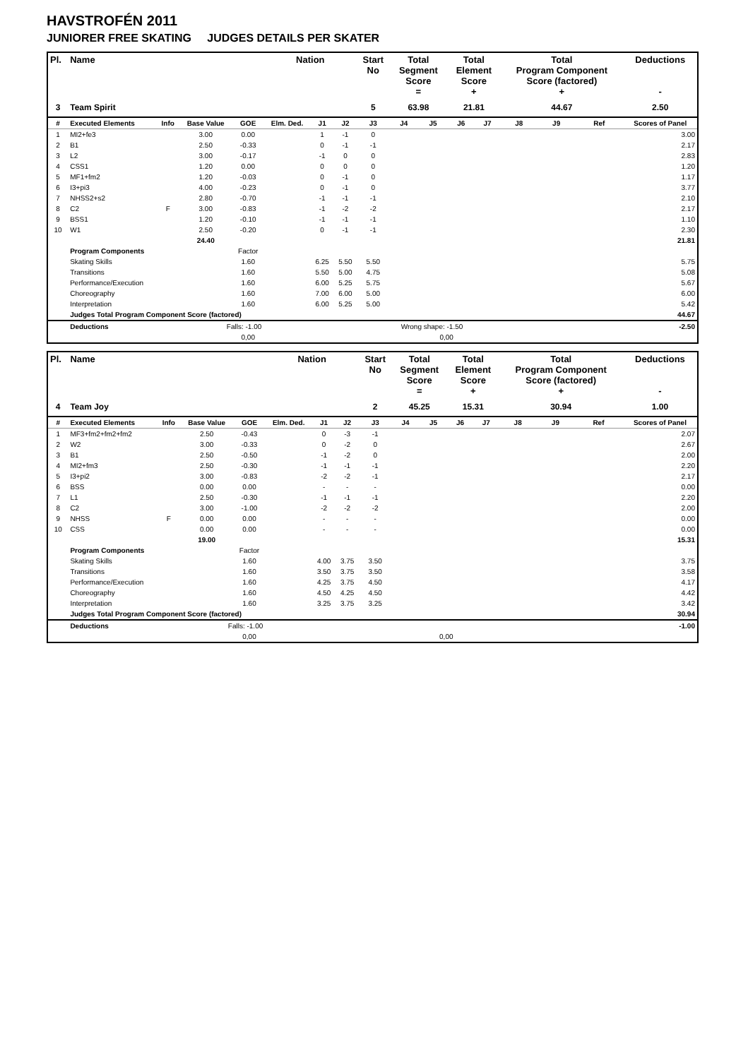HAVSTROFÉN 2011
JUNIORER FREE SKATING JUDGES DETAILS PER SKATER
| Pl. | Name | | | | Nation | | | Start No | Total Segment Score = | | Total Element Score + | | Total Program Component Score (factored) + | | | Deductions - |
| --- | --- | --- | --- | --- | --- | --- | --- | --- | --- | --- | --- | --- | --- | --- | --- | --- |
| 3 | Team Spirit | | | | | | | 5 | 63.98 | | 21.81 | | 44.67 | | | 2.50 |
| # | Executed Elements | Info | Base Value | GOE | Elm. Ded. | J1 | J2 | J3 | J4 | J5 | J6 | J7 | J8 | J9 | Ref | Scores of Panel |
| 1 | MI2+fe3 | | 3.00 | 0.00 | | 1 | -1 | 0 | | | | | | | | 3.00 |
| 2 | B1 | | 2.50 | -0.33 | | 0 | -1 | -1 | | | | | | | | 2.17 |
| 3 | L2 | | 3.00 | -0.17 | | -1 | 0 | 0 | | | | | | | | 2.83 |
| 4 | CSS1 | | 1.20 | 0.00 | | 0 | 0 | 0 | | | | | | | | 1.20 |
| 5 | MF1+fm2 | | 1.20 | -0.03 | | 0 | -1 | 0 | | | | | | | | 1.17 |
| 6 | I3+pi3 | | 4.00 | -0.23 | | 0 | -1 | 0 | | | | | | | | 3.77 |
| 7 | NHSS2+s2 | | 2.80 | -0.70 | | -1 | -1 | -1 | | | | | | | | 2.10 |
| 8 | C2 | F | 3.00 | -0.83 | | -1 | -2 | -2 | | | | | | | | 2.17 |
| 9 | BSS1 | | 1.20 | -0.10 | | -1 | -1 | -1 | | | | | | | | 1.10 |
| 10 | W1 | | 2.50 | -0.20 | | 0 | -1 | -1 | | | | | | | | 2.30 |
| | | | 24.40 | | | | | | | | | | | | | 21.81 |
| | Program Components | | | Factor | | | | | | | | | | | | |
| | Skating Skills | | | 1.60 | | 6.25 | 5.50 | 5.50 | | | | | | | | 5.75 |
| | Transitions | | | 1.60 | | 5.50 | 5.00 | 4.75 | | | | | | | | 5.08 |
| | Performance/Execution | | | 1.60 | | 6.00 | 5.25 | 5.75 | | | | | | | | 5.67 |
| | Choreography | | | 1.60 | | 7.00 | 6.00 | 5.00 | | | | | | | | 6.00 |
| | Interpretation | | | 1.60 | | 6.00 | 5.25 | 5.00 | | | | | | | | 5.42 |
| | Judges Total Program Component Score (factored) | | | | | | | | | | | | | | | 44.67 |
| | Deductions | | Falls: -1.00 | | | | | | Wrong shape: -1.50 | | | | | | | -2.50 |
| | | | | 0,00 | | | | | | 0,00 | | | | | | |
| Pl. | Name | | | | Nation | | | Start No | Total Segment Score = | | Total Element Score + | | Total Program Component Score (factored) + | | | Deductions - |
| --- | --- | --- | --- | --- | --- | --- | --- | --- | --- | --- | --- | --- | --- | --- | --- | --- |
| 4 | Team Joy | | | | | | | 2 | 45.25 | | 15.31 | | 30.94 | | | 1.00 |
| # | Executed Elements | Info | Base Value | GOE | Elm. Ded. | J1 | J2 | J3 | J4 | J5 | J6 | J7 | J8 | J9 | Ref | Scores of Panel |
| 1 | MF3+fm2+fm2+fm2 | | 2.50 | -0.43 | | 0 | -3 | -1 | | | | | | | | 2.07 |
| 2 | W2 | | 3.00 | -0.33 | | 0 | -2 | 0 | | | | | | | | 2.67 |
| 3 | B1 | | 2.50 | -0.50 | | -1 | -2 | 0 | | | | | | | | 2.00 |
| 4 | MI2+fm3 | | 2.50 | -0.30 | | -1 | -1 | -1 | | | | | | | | 2.20 |
| 5 | I3+pi2 | | 3.00 | -0.83 | | -2 | -2 | -1 | | | | | | | | 2.17 |
| 6 | BSS | | 0.00 | 0.00 | | - | - | - | | | | | | | | 0.00 |
| 7 | L1 | | 2.50 | -0.30 | | -1 | -1 | -1 | | | | | | | | 2.20 |
| 8 | C2 | | 3.00 | -1.00 | | -2 | -2 | -2 | | | | | | | | 2.00 |
| 9 | NHSS | F | 0.00 | 0.00 | | - | - | - | | | | | | | | 0.00 |
| 10 | CSS | | 0.00 | 0.00 | | - | - | - | | | | | | | | 0.00 |
| | | | 19.00 | | | | | | | | | | | | | 15.31 |
| | Program Components | | | Factor | | | | | | | | | | | | |
| | Skating Skills | | | 1.60 | | 4.00 | 3.75 | 3.50 | | | | | | | | 3.75 |
| | Transitions | | | 1.60 | | 3.50 | 3.75 | 3.50 | | | | | | | | 3.58 |
| | Performance/Execution | | | 1.60 | | 4.25 | 3.75 | 4.50 | | | | | | | | 4.17 |
| | Choreography | | | 1.60 | | 4.50 | 4.25 | 4.50 | | | | | | | | 4.42 |
| | Interpretation | | | 1.60 | | 3.25 | 3.75 | 3.25 | | | | | | | | 3.42 |
| | Judges Total Program Component Score (factored) | | | | | | | | | | | | | | | 30.94 |
| | Deductions | | Falls: -1.00 | | | | | | | | | | | | | -1.00 |
| | | | | 0,00 | | | | | | 0,00 | | | | | | |